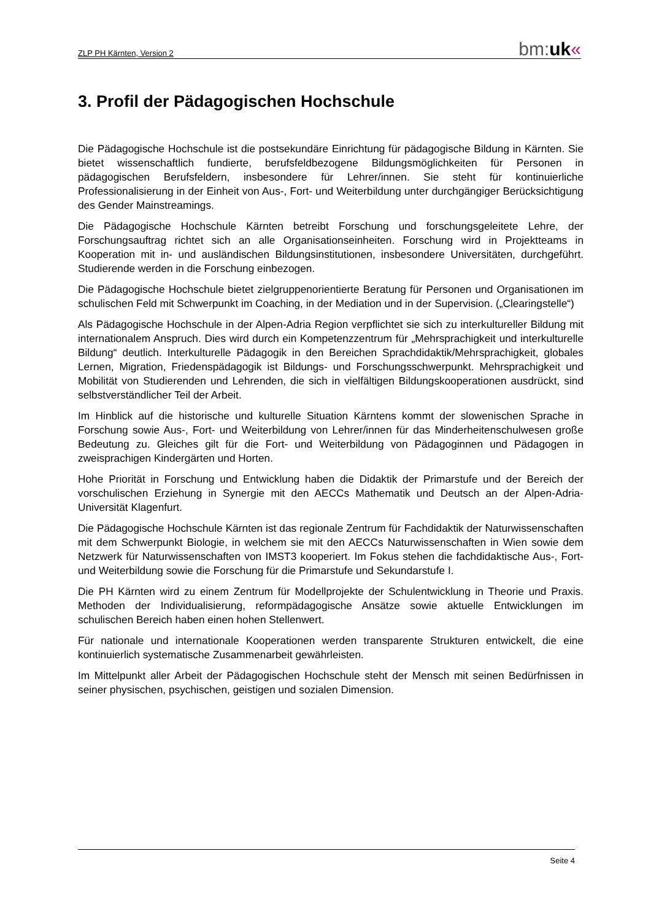ZLP PH Kärnten, Version 2 bm:uk«
3. Profil der Pädagogischen Hochschule
Die Pädagogische Hochschule ist die postsekundäre Einrichtung für pädagogische Bildung in Kärnten. Sie bietet wissenschaftlich fundierte, berufsfeldbezogene Bildungsmöglichkeiten für Personen in pädagogischen Berufsfeldern, insbesondere für Lehrer/innen. Sie steht für kontinuierliche Professionalisierung in der Einheit von Aus-, Fort- und Weiterbildung unter durchgängiger Berücksichtigung des Gender Mainstreamings.
Die Pädagogische Hochschule Kärnten betreibt Forschung und forschungsgeleitete Lehre, der Forschungsauftrag richtet sich an alle Organisationseinheiten. Forschung wird in Projektteams in Kooperation mit in- und ausländischen Bildungsinstitutionen, insbesondere Universitäten, durchgeführt. Studierende werden in die Forschung einbezogen.
Die Pädagogische Hochschule bietet zielgruppenorientierte Beratung für Personen und Organisationen im schulischen Feld mit Schwerpunkt im Coaching, in der Mediation und in der Supervision. („Clearingstelle“)
Als Pädagogische Hochschule in der Alpen-Adria Region verpflichtet sie sich zu interkultureller Bildung mit internationalem Anspruch. Dies wird durch ein Kompetenzzentrum für „Mehrsprachigkeit und interkulturelle Bildung“ deutlich. Interkulturelle Pädagogik in den Bereichen Sprachdidaktik/Mehrsprachigkeit, globales Lernen, Migration, Friedenspädagogik ist Bildungs- und Forschungsschwerpunkt. Mehrsprachigkeit und Mobilität von Studierenden und Lehrenden, die sich in vielfältigen Bildungskooperationen ausdrückt, sind selbstverständlicher Teil der Arbeit.
Im Hinblick auf die historische und kulturelle Situation Kärntens kommt der slowenischen Sprache in Forschung sowie Aus-, Fort- und Weiterbildung von Lehrer/innen für das Minderheitenschulwesen große Bedeutung zu. Gleiches gilt für die Fort- und Weiterbildung von Pädagoginnen und Pädagogen in zweisprachigen Kindergärten und Horten.
Hohe Priorität in Forschung und Entwicklung haben die Didaktik der Primarstufe und der Bereich der vorschulischen Erziehung in Synergie mit den AECCs Mathematik und Deutsch an der Alpen-Adria-Universität Klagenfurt.
Die Pädagogische Hochschule Kärnten ist das regionale Zentrum für Fachdidaktik der Naturwissenschaften mit dem Schwerpunkt Biologie, in welchem sie mit den AECCs Naturwissenschaften in Wien sowie dem Netzwerk für Naturwissenschaften von IMST3 kooperiert. Im Fokus stehen die fachdidaktische Aus-, Fort- und Weiterbildung sowie die Forschung für die Primarstufe und Sekundarstufe I.
Die PH Kärnten wird zu einem Zentrum für Modellprojekte der Schulentwicklung in Theorie und Praxis. Methoden der Individualisierung, reformpädagogische Ansätze sowie aktuelle Entwicklungen im schulischen Bereich haben einen hohen Stellenwert.
Für nationale und internationale Kooperationen werden transparente Strukturen entwickelt, die eine kontinuierlich systematische Zusammenarbeit gewährleisten.
Im Mittelpunkt aller Arbeit der Pädagogischen Hochschule steht der Mensch mit seinen Bedürfnissen in seiner physischen, psychischen, geistigen und sozialen Dimension.
Seite 4